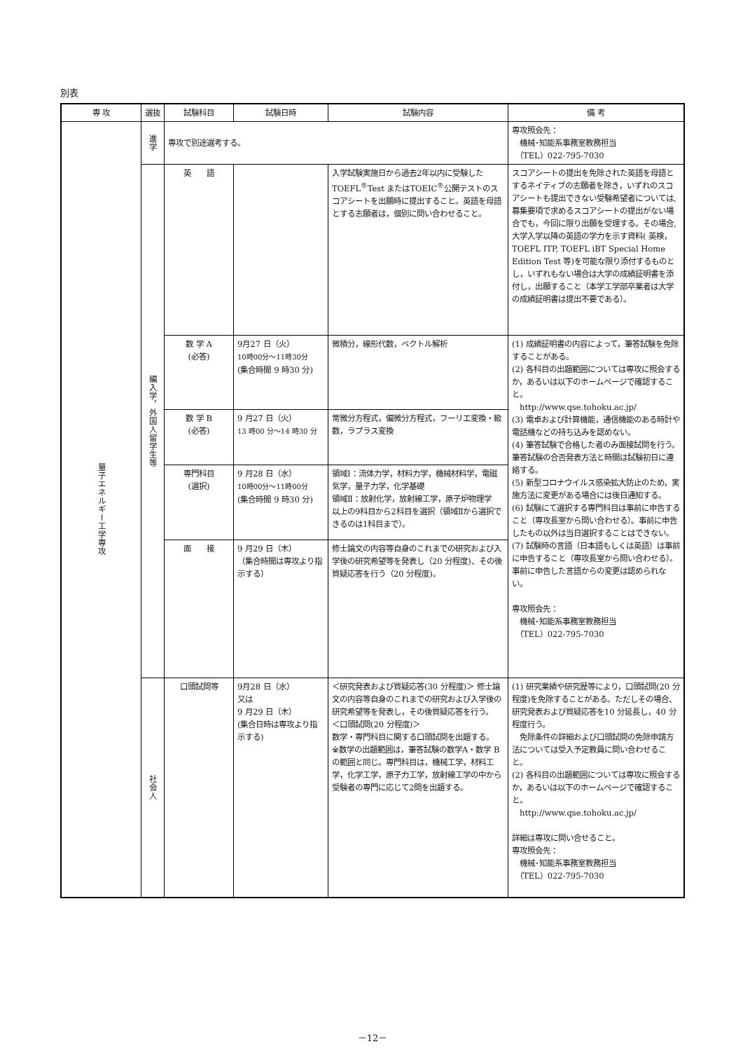別表
| 専 攻 | 選抜 | 試験科目 | 試験日時 | 試験内容 | 備 考 |
| --- | --- | --- | --- | --- | --- |
| 量子エネルギー工学専攻 | 進学 | 専攻で別途選考する。 | | | 専攻照会先： 機械･知能系事務室教務担当 （TEL）022-795-7030 |
| | 編入学，外国人留学生等 | 英 語 | | 入学試験実施日から過去2年以内に受験した TOEFL<sup>®</sup>Test またはTOEIC<sup>®</sup>公開テストのスコアシートを出願時に提出すること。英語を母語とする志願者は，個別に問い合わせること。 | スコアシートの提出を免除された英語を母語とするネイティブの志願者を除き，いずれのスコアシートも提出できない受験希望者については,募集要項で求めるスコアシートの提出がない場合でも，今回に限り出願を受理する。その場合,大学入学以降の英語の学力を示す資料( 英検，TOEFL ITP, TOEFL iBT Special Home Edition Test 等)を可能な限り添付するものとし，いずれもない場合は大学の成績証明書を添付し，出願すること（本学工学部卒業者は大学の成績証明書は提出不要である）。 |
| | | 数 学 A (必答) | 9月27 日（火） 10時00分〜11時30分 (集合時間 9 時30 分) | 微積分，線形代数，ベクトル解析 | (1) 成績証明書の内容によって，筆答試験を免除することがある。 (2) 各科目の出題範囲については専攻に照会するか，あるいは以下のホームページで確認すること。 http://www.qse.tohoku.ac.jp/ (3) 電卓および計算機能，通信機能のある時計や電話機などの持ち込みを認めない。 (4) 筆答試験で合格した者のみ面接試問を行う。筆答試験の合否発表方法と時間は試験初日に連絡する。 (5) 新型コロナウイルス感染拡大防止のため，実施方法に変更がある場合には後日通知する。 (6) 試験にて選択する専門科目は事前に申告すること（専攻長室から問い合わせる）。事前に申告したもの以外は当日選択することはできない。 (7) 試験時の言語（日本語もしくは英語）は事前に申告すること（専攻長室から問い合わせる）。事前に申告した言語からの変更は認められない。 専攻照会先： 機械･知能系事務室教務担当 （TEL）022-795-7030 |
| | | 数 学 B (必答) | 9 月27 日（火） 13 時00 分〜14 時30 分 | 常微分方程式，偏微分方程式，フーリエ変換・級数，ラプラス変換 | |
| | | 専門科目 (選択) | 9 月28 日（水） 10時00分〜11時00分 (集合時間 9 時30 分) | 領域Ⅰ：流体力学，材料力学，機械材料学，電磁気学，量子力学，化学基礎 領域Ⅱ：放射化学，放射線工学，原子炉物理学 以上の9科目から2科目を選択（領域Ⅱから選択できるのは1科目まで）。 | |
| | | 面 接 | 9 月29 日（木） （集合時間は専攻より指示する） | 修士論文の内容等自身のこれまでの研究および入学後の研究希望等を発表し（20 分程度)、その後質疑応答を行う（20 分程度)。 | |
| | 社会人 | 口頭試問等 | 9月28 日（水） 又は 9 月29 日（木） (集合日時は専攻より指示する) | ＜研究発表および質疑応答(30 分程度)＞ 修士論文の内容等自身のこれまでの研究および入学後の研究希望等を発表し，その後質疑応答を行う。 ＜口頭試問(20 分程度)＞ 数学・専門科目に関する口頭試問を出題する。 ※数学の出題範囲は，筆答試験の数学A・数学 B の範囲と同じ。専門科目は，機械工学，材料工学，化学工学，原子力工学，放射線工学の中から受験者の専門に応じて2問を出題する。 | (1) 研究業績や研究歴等により，口頭試問(20 分程度)を免除することがある。ただしその場合、研究発表および質疑応答を10 分延長し，40 分程度行う。 免除条件の詳細および口頭試問の免除申請方法については受入予定教員に問い合わせること。 (2) 各科目の出題範囲については専攻に照会するか，あるいは以下のホームページで確認すること。 http://www.qse.tohoku.ac.jp/ 詳細は専攻に問い合せること。 専攻照会先： 機械･知能系事務室教務担当 （TEL）022-795-7030 |
－12－